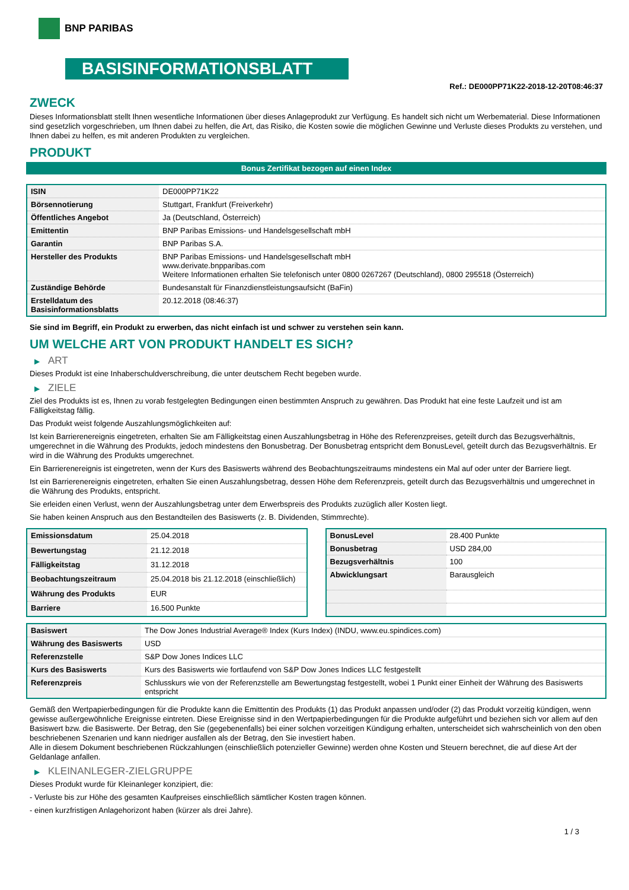BNP PARIBAS
BASISINFORMATIONSBLATT
Ref.: DE000PP71K22-2018-12-20T08:46:37
ZWECK
Dieses Informationsblatt stellt Ihnen wesentliche Informationen über dieses Anlageprodukt zur Verfügung. Es handelt sich nicht um Werbematerial. Diese Informationen sind gesetzlich vorgeschrieben, um Ihnen dabei zu helfen, die Art, das Risiko, die Kosten sowie die möglichen Gewinne und Verluste dieses Produkts zu verstehen, und Ihnen dabei zu helfen, es mit anderen Produkten zu vergleichen.
PRODUKT
Bonus Zertifikat bezogen auf einen Index
| ISIN | DE000PP71K22 |
| Börsennotierung | Stuttgart, Frankfurt (Freiverkehr) |
| Öffentliches Angebot | Ja (Deutschland, Österreich) |
| Emittentin | BNP Paribas Emissions- und Handelsgesellschaft mbH |
| Garantin | BNP Paribas S.A. |
| Hersteller des Produkts | BNP Paribas Emissions- und Handelsgesellschaft mbH www.derivate.bnpparibas.com Weitere Informationen erhalten Sie telefonisch unter 0800 0267267 (Deutschland), 0800 295518 (Österreich) |
| Zuständige Behörde | Bundesanstalt für Finanzdienstleistungsaufsicht (BaFin) |
| Erstelldatum des Basisinformationsblatts | 20.12.2018 (08:46:37) |
Sie sind im Begriff, ein Produkt zu erwerben, das nicht einfach ist und schwer zu verstehen sein kann.
UM WELCHE ART VON PRODUKT HANDELT ES SICH?
▶ ART
Dieses Produkt ist eine Inhaberschuldverschreibung, die unter deutschem Recht begeben wurde.
▶ ZIELE
Ziel des Produkts ist es, Ihnen zu vorab festgelegten Bedingungen einen bestimmten Anspruch zu gewähren. Das Produkt hat eine feste Laufzeit und ist am Fälligkeitstag fällig.
Das Produkt weist folgende Auszahlungsmöglichkeiten auf:
Ist kein Barrierenereignis eingetreten, erhalten Sie am Fälligkeitstag einen Auszahlungsbetrag in Höhe des Referenzpreises, geteilt durch das Bezugsverhältnis, umgerechnet in die Währung des Produkts, jedoch mindestens den Bonusbetrag. Der Bonusbetrag entspricht dem BonusLevel, geteilt durch das Bezugsverhältnis. Er wird in die Währung des Produkts umgerechnet.
Ein Barrierenereignis ist eingetreten, wenn der Kurs des Basiswerts während des Beobachtungszeitraums mindestens ein Mal auf oder unter der Barriere liegt.
Ist ein Barrierenereignis eingetreten, erhalten Sie einen Auszahlungsbetrag, dessen Höhe dem Referenzpreis, geteilt durch das Bezugsverhältnis und umgerechnet in die Währung des Produkts, entspricht.
Sie erleiden einen Verlust, wenn der Auszahlungsbetrag unter dem Erwerbspreis des Produkts zuzüglich aller Kosten liegt.
Sie haben keinen Anspruch aus den Bestandteilen des Basiswerts (z. B. Dividenden, Stimmrechte).
| Emissionsdatum | 25.04.2018 |
| Bewertungstag | 21.12.2018 |
| Fälligkeitstag | 31.12.2018 |
| Beobachtungszeitraum | 25.04.2018 bis 21.12.2018 (einschließlich) |
| Währung des Produkts | EUR |
| Barriere | 16.500 Punkte |
| BonusLevel | 28.400 Punkte |
| Bonusbetrag | USD 284,00 |
| Bezugsverhältnis | 100 |
| Abwicklungsart | Barausgleich |
| Basiswert | The Dow Jones Industrial Average® Index (Kurs Index) (INDU, www.eu.spindices.com) |
| Währung des Basiswerts | USD |
| Referenzstelle | S&P Dow Jones Indices LLC |
| Kurs des Basiswerts | Kurs des Basiswerts wie fortlaufend von S&P Dow Jones Indices LLC festgestellt |
| Referenzpreis | Schlusskurs wie von der Referenzstelle am Bewertungstag festgestellt, wobei 1 Punkt einer Einheit der Währung des Basiswerts entspricht |
Gemäß den Wertpapierbedingungen für die Produkte kann die Emittentin des Produkts (1) das Produkt anpassen und/oder (2) das Produkt vorzeitig kündigen, wenn gewisse außergewöhnliche Ereignisse eintreten. Diese Ereignisse sind in den Wertpapierbedingungen für die Produkte aufgeführt und beziehen sich vor allem auf den Basiswert bzw. die Basiswerte. Der Betrag, den Sie (gegebenenfalls) bei einer solchen vorzeitigen Kündigung erhalten, unterscheidet sich wahrscheinlich von den oben beschriebenen Szenarien und kann niedriger ausfallen als der Betrag, den Sie investiert haben.
Alle in diesem Dokument beschriebenen Rückzahlungen (einschließlich potenzieller Gewinne) werden ohne Kosten und Steuern berechnet, die auf diese Art der Geldanlage anfallen.
▶ KLEINANLEGER-ZIELGRUPPE
Dieses Produkt wurde für Kleinanleger konzipiert, die:
- Verluste bis zur Höhe des gesamten Kaufpreises einschließlich sämtlicher Kosten tragen können.
- einen kurzfristigen Anlagehorizont haben (kürzer als drei Jahre).
1 / 3